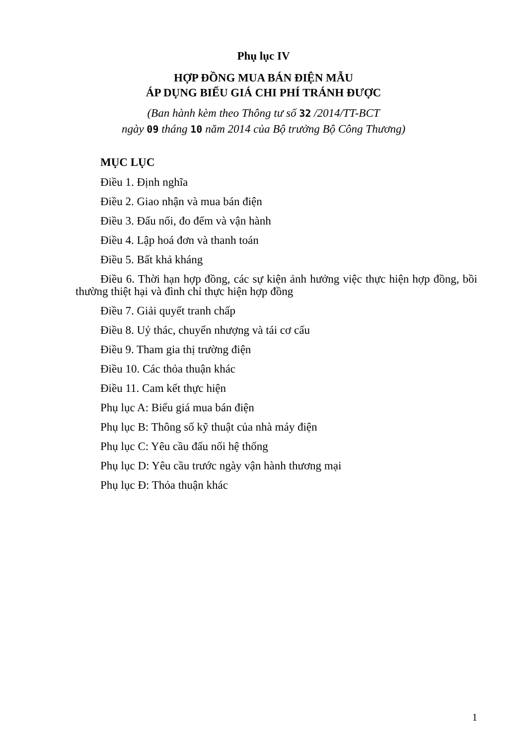Phụ lục IV
HỢP ĐỒNG MUA BÁN ĐIỆN MẪU
ÁP DỤNG BIỂU GIÁ CHI PHÍ TRÁNH ĐƯỢC
(Ban hành kèm theo Thông tư số 32 /2014/TT-BCT
ngày 09 tháng 10 năm 2014 của Bộ trưởng Bộ Công Thương)
MỤC LỤC
Điều 1. Định nghĩa
Điều 2. Giao nhận và mua bán điện
Điều 3. Đấu nối, đo đếm và vận hành
Điều 4. Lập hoá đơn và thanh toán
Điều 5. Bất khả kháng
Điều 6. Thời hạn hợp đồng, các sự kiện ảnh hưởng việc thực hiện hợp đồng, bồi thường thiệt hại và đình chỉ thực hiện hợp đồng
Điều 7. Giải quyết tranh chấp
Điều 8. Uỷ thác, chuyển nhượng và tái cơ cấu
Điều 9. Tham gia thị trường điện
Điều 10. Các thỏa thuận khác
Điều 11. Cam kết thực hiện
Phụ lục A: Biểu giá mua bán điện
Phụ lục B: Thông số kỹ thuật của nhà máy điện
Phụ lục C: Yêu cầu đấu nối hệ thống
Phụ lục D: Yêu cầu trước ngày vận hành thương mại
Phụ lục Đ: Thỏa thuận khác
1